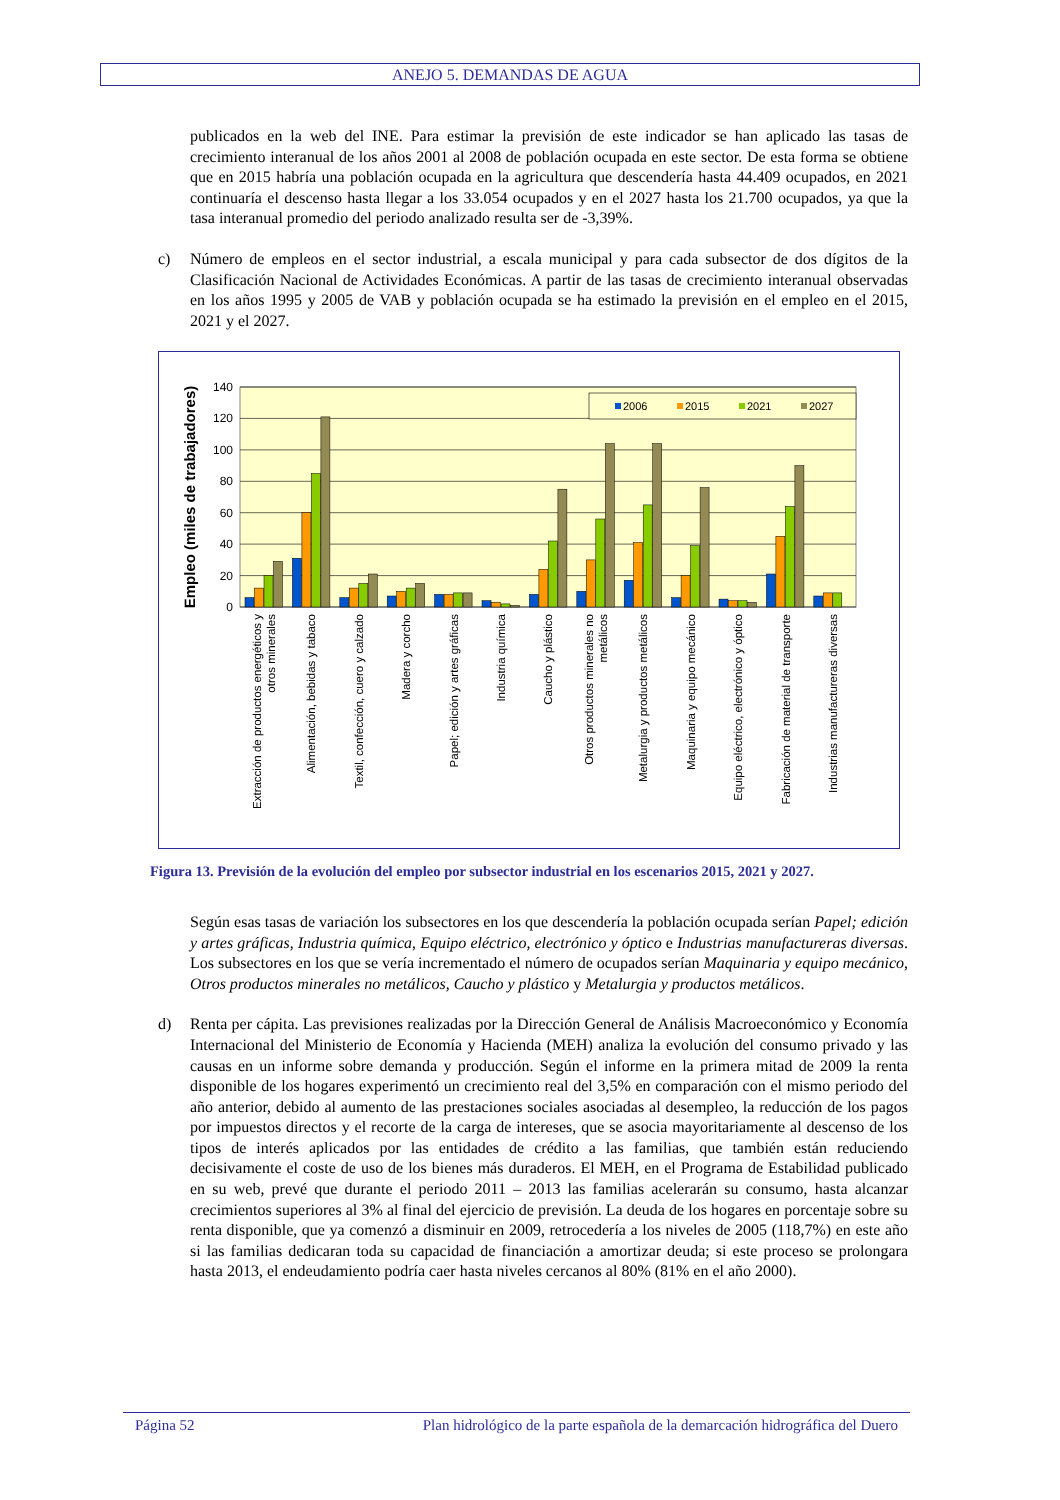ANEJO 5. DEMANDAS DE AGUA
publicados en la web del INE. Para estimar la previsión de este indicador se han aplicado las tasas de crecimiento interanual de los años 2001 al 2008 de población ocupada en este sector. De esta forma se obtiene que en 2015 habría una población ocupada en la agricultura que descendería hasta 44.409 ocupados, en 2021 continuaría el descenso hasta llegar a los 33.054 ocupados y en el 2027 hasta los 21.700 ocupados, ya que la tasa interanual promedio del periodo analizado resulta ser de -3,39%.
c) Número de empleos en el sector industrial, a escala municipal y para cada subsector de dos dígitos de la Clasificación Nacional de Actividades Económicas. A partir de las tasas de crecimiento interanual observadas en los años 1995 y 2005 de VAB y población ocupada se ha estimado la previsión en el empleo en el 2015, 2021 y el 2027.
140
120
100
80
60
40
20
0
Empleo (miles de trabajadores)
2006
2015
2021
2027
Extracción de productos energéticos y
otros minerales
Alimentación, bebidas y tabaco
Textil, confección, cuero y calzado
Madera y corcho
Papel; edición y artes gráficas
Industria química
Caucho y plástico
Otros productos minerales no
metálicos
Metalurgia y productos metálicos
Maquinaria y equipo mecánico
Equipo eléctrico, electrónico y óptico
Fabricación de material de transporte
Industrias manufactureras diversas
Figura 13. Previsión de la evolución del empleo por subsector industrial en los escenarios 2015, 2021 y 2027.
Según esas tasas de variación los subsectores en los que descendería la población ocupada serían Papel; edición y artes gráficas, Industria química, Equipo eléctrico, electrónico y óptico e Industrias manufactureras diversas. Los subsectores en los que se vería incrementado el número de ocupados serían Maquinaria y equipo mecánico, Otros productos minerales no metálicos, Caucho y plástico y Metalurgia y productos metálicos.
d) Renta per cápita. Las previsiones realizadas por la Dirección General de Análisis Macroeconómico y Economía Internacional del Ministerio de Economía y Hacienda (MEH) analiza la evolución del consumo privado y las causas en un informe sobre demanda y producción. Según el informe en la primera mitad de 2009 la renta disponible de los hogares experimentó un crecimiento real del 3,5% en comparación con el mismo periodo del año anterior, debido al aumento de las prestaciones sociales asociadas al desempleo, la reducción de los pagos por impuestos directos y el recorte de la carga de intereses, que se asocia mayoritariamente al descenso de los tipos de interés aplicados por las entidades de crédito a las familias, que también están reduciendo decisivamente el coste de uso de los bienes más duraderos. El MEH, en el Programa de Estabilidad publicado en su web, prevé que durante el periodo 2011 – 2013 las familias acelerarán su consumo, hasta alcanzar crecimientos superiores al 3% al final del ejercicio de previsión. La deuda de los hogares en porcentaje sobre su renta disponible, que ya comenzó a disminuir en 2009, retrocedería a los niveles de 2005 (118,7%) en este año si las familias dedicaran toda su capacidad de financiación a amortizar deuda; si este proceso se prolongara hasta 2013, el endeudamiento podría caer hasta niveles cercanos al 80% (81% en el año 2000).
Página 52 Plan hidrológico de la parte española de la demarcación hidrográfica del Duero